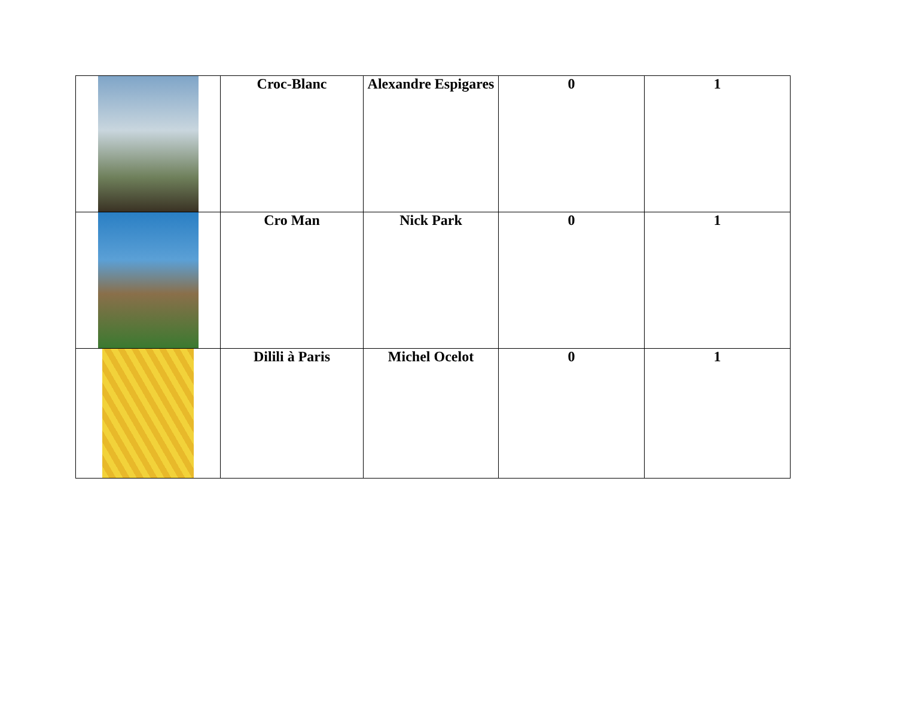| | Croc-Blanc | Alexandre Espigares | 0 | 1 |
| | Cro Man | Nick Park | 0 | 1 |
| | Dilili à Paris | Michel Ocelot | 0 | 1 |